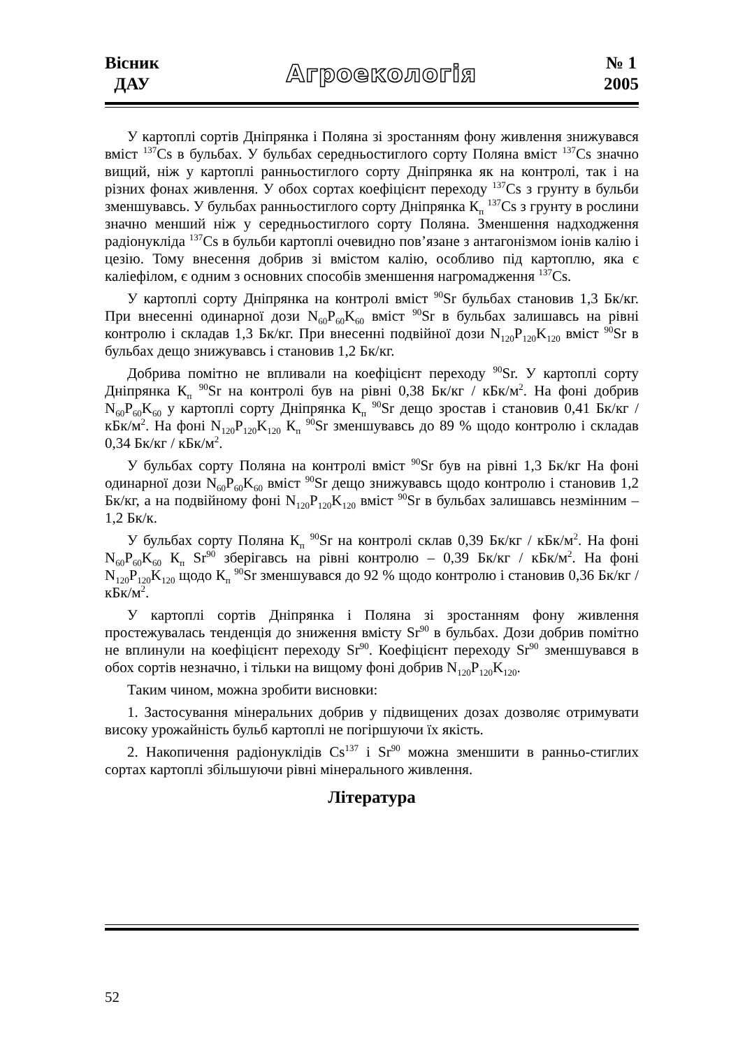Вісник
ДАУ
Агроекологія
№ 1
2005
У картоплі сортів Дніпрянка і Поляна зі зростанням фону живлення знижувався вміст <sup>137</sup>Cs в бульбах. У бульбах середньостиглого сорту Поляна вміст <sup>137</sup>Cs значно вищий, ніж у картоплі ранньостиглого сорту Дніпрянка як на контролі, так і на різних фонах живлення. У обох сортах коефіцієнт переходу <sup>137</sup>Cs з грунту в бульби зменшувавсь. У бульбах ранньостиглого сорту Дніпрянка К<sub>п</sub> <sup>137</sup>Cs з грунту в рослини значно менший ніж у середньостиглого сорту Поляна. Зменшення надходження радіонукліда <sup>137</sup>Cs в бульби картоплі очевидно пов’язане з антагонізмом іонів калію і цезію. Тому внесення добрив зі вмістом калію, особливо під картоплю, яка є каліефілом, є одним з основних способів зменшення нагромадження <sup>137</sup>Cs.
У картоплі сорту Дніпрянка на контролі вміст <sup>90</sup>Sr бульбах становив 1,3 Бк/кг. При внесенні одинарної дози N<sub>60</sub>P<sub>60</sub>K<sub>60</sub> вміст <sup>90</sup>Sr в бульбах залишавсь на рівні контролю і складав 1,3 Бк/кг. При внесенні подвійної дози N<sub>120</sub>P<sub>120</sub>K<sub>120</sub> вміст <sup>90</sup>Sr в бульбах дещо знижувавсь і становив 1,2 Бк/кг.
Добрива помітно не впливали на коефіцієнт переходу <sup>90</sup>Sr. У картоплі сорту Дніпрянка К<sub>п</sub> <sup>90</sup>Sr на контролі був на рівні 0,38 Бк/кг / кБк/м<sup>2</sup>. На фоні добрив N<sub>60</sub>P<sub>60</sub>K<sub>60</sub> у картоплі сорту Дніпрянка К<sub>п</sub> <sup>90</sup>Sr дещо зростав і становив 0,41 Бк/кг / кБк/м<sup>2</sup>. На фоні N<sub>120</sub>P<sub>120</sub>K<sub>120</sub> К<sub>п</sub> <sup>90</sup>Sr зменшувавсь до 89 % щодо контролю і складав 0,34 Бк/кг / кБк/м<sup>2</sup>.
У бульбах сорту Поляна на контролі вміст <sup>90</sup>Sr був на рівні 1,3 Бк/кг На фоні одинарної дози N<sub>60</sub>P<sub>60</sub>K<sub>60</sub> вміст <sup>90</sup>Sr дещо знижувавсь щодо контролю і становив 1,2 Бк/кг, а на подвійному фоні N<sub>120</sub>P<sub>120</sub>K<sub>120</sub> вміст <sup>90</sup>Sr в бульбах залишавсь незмінним – 1,2 Бк/к.
У бульбах сорту Поляна К<sub>п</sub> <sup>90</sup>Sr на контролі склав 0,39 Бк/кг / кБк/м<sup>2</sup>. На фоні N<sub>60</sub>P<sub>60</sub>K<sub>60</sub> К<sub>п</sub> Sr<sup>90</sup> зберігавсь на рівні контролю – 0,39 Бк/кг / кБк/м<sup>2</sup>. На фоні N<sub>120</sub>P<sub>120</sub>K<sub>120</sub> щодо К<sub>п</sub> <sup>90</sup>Sr зменшувався до 92 % щодо контролю і становив 0,36 Бк/кг / кБк/м<sup>2</sup>.
У картоплі сортів Дніпрянка і Поляна зі зростанням фону живлення простежувалась тенденція до зниження вмісту Sr<sup>90</sup> в бульбах. Дози добрив помітно не вплинули на коефіцієнт переходу Sr<sup>90</sup>. Коефіцієнт переходу Sr<sup>90</sup> зменшувався в обох сортів незначно, і тільки на вищому фоні добрив N<sub>120</sub>P<sub>120</sub>K<sub>120</sub>.
Таким чином, можна зробити висновки:
1. Застосування мінеральних добрив у підвищених дозах дозволяє отримувати високу урожайність бульб картоплі не погіршуючи їх якість.
2. Накопичення радіонуклідів Cs<sup>137</sup> і Sr<sup>90</sup> можна зменшити в ранньо-стиглих сортах картоплі збільшуючи рівні мінерального живлення.
Література
52